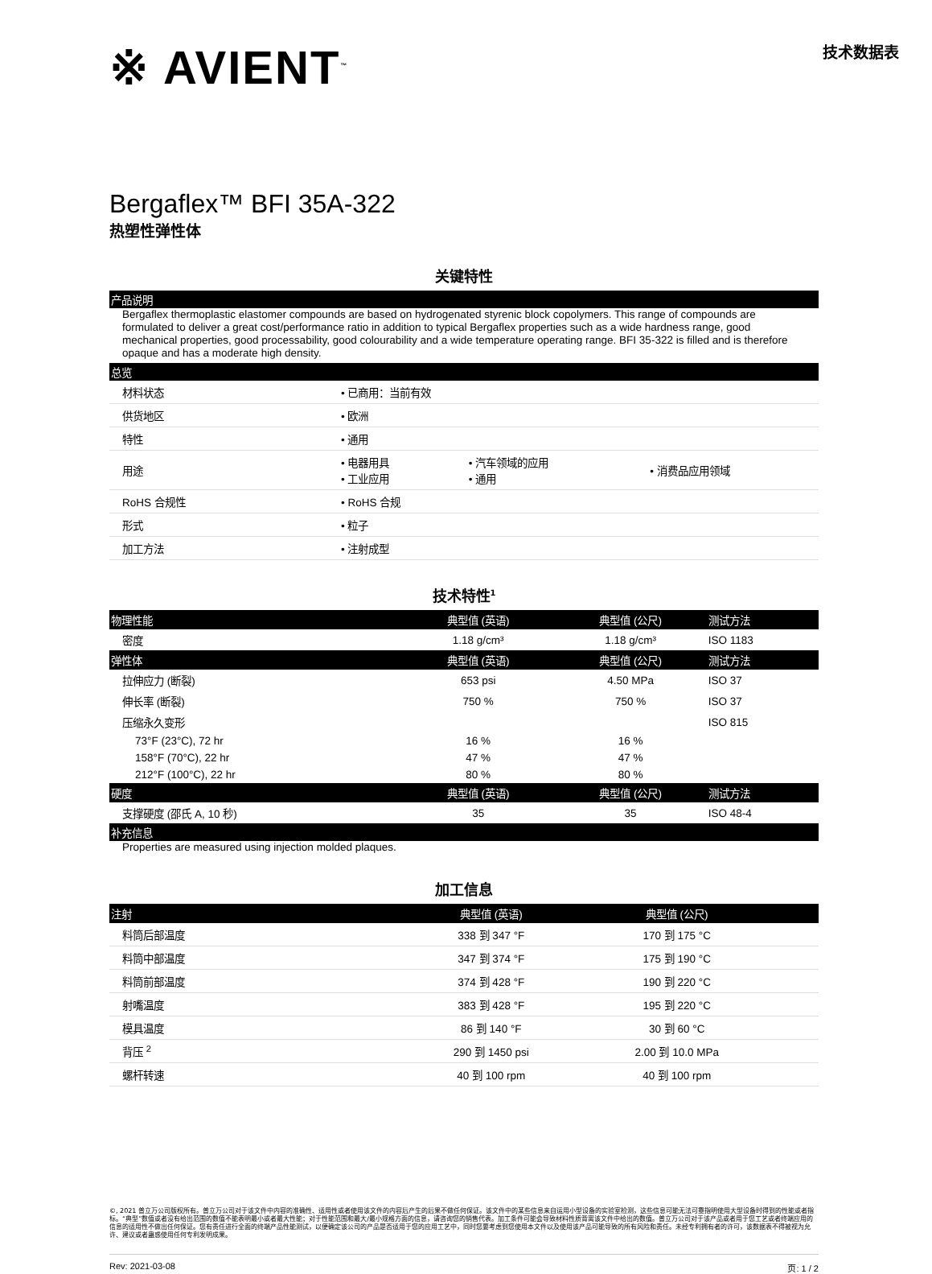※ AVIENT<sup>™</sup>
技术数据表
Bergaflex™ BFI 35A-322
热塑性弹性体
关键特性
产品说明
Bergaflex thermoplastic elastomer compounds are based on hydrogenated styrenic block copolymers. This range of compounds are formulated to deliver a great cost/performance ratio in addition to typical Bergaflex properties such as a wide hardness range, good mechanical properties, good processability, good colourability and a wide temperature operating range. BFI 35-322 is filled and is therefore opaque and has a moderate high density.
总览
| 材料状态 | • 已商用：当前有效 | | |
| 供货地区 | • 欧洲 | | |
| 特性 | • 通用 | | |
| 用途 | • 电器用具 • 工业应用 | • 汽车领域的应用 • 通用 | • 消费品应用领域 |
| RoHS 合规性 | • RoHS 合规 | | |
| 形式 | • 粒子 | | |
| 加工方法 | • 注射成型 | | |
技术特性<sup>1</sup>
| 物理性能 | 典型值 (英语) | 典型值 (公尺) | 测试方法 |
| --- | --- | --- | --- |
| 密度 | 1.18 g/cm³ | 1.18 g/cm³ | ISO 1183 |
| 弹性体 | 典型值 (英语) | 典型值 (公尺) | 测试方法 |
| 拉伸应力 (断裂) | 653 psi | 4.50 MPa | ISO 37 |
| 伸长率 (断裂) | 750 % | 750 % | ISO 37 |
| 压缩永久变形 | | | ISO 815 |
| 73°F (23°C), 72 hr | 16 % | 16 % | |
| 158°F (70°C), 22 hr | 47 % | 47 % | |
| 212°F (100°C), 22 hr | 80 % | 80 % | |
| 硬度 | 典型值 (英语) | 典型值 (公尺) | 测试方法 |
| 支撑硬度 (邵氏 A, 10 秒) | 35 | 35 | ISO 48-4 |
补充信息
Properties are measured using injection molded plaques.
加工信息
| 注射 | 典型值 (英语) | 典型值 (公尺) | |
| --- | --- | --- | --- |
| 料筒后部温度 | 338 到 347 °F | 170 到 175 °C | |
| 料筒中部温度 | 347 到 374 °F | 175 到 190 °C | |
| 料筒前部温度 | 374 到 428 °F | 190 到 220 °C | |
| 射嘴温度 | 383 到 428 °F | 195 到 220 °C | |
| 模具温度 | 86 到 140 °F | 30 到 60 °C | |
| 背压 <sup>2</sup> | 290 到 1450 psi | 2.00 到 10.0 MPa | |
| 螺杆转速 | 40 到 100 rpm | 40 到 100 rpm | |
©, 2021 普立万公司版权所有。普立万公司对于该文件中内容的准确性、适用性或者使用该文件的内容后产生的后果不做任何保证。该文件中的某些信息来自运用小型设备的实验室检测，这些信息可能无法可靠指明使用大型设备时得到的性能或者指标。“典型”数值或者没有给出范围的数值不能表明最小或者最大性能；对于性能范围和最大/最小规格方面的信息，请咨询您的销售代表。加工条件可能会导致材料性质背离该文件中给出的数值。普立万公司对于该产品或者用于您工艺或者终端应用的信息的适用性不做出任何保证。您有责任进行全面的终端产品性能测试，以便确定该公司的产品是否适用于您的应用工艺中，同时您要考虑到您使用本文件以及使用该产品可能导致的所有风险和责任。未经专利拥有者的许可，该数据表不得被视为允许、建议或者蛊惑使用任何专利发明成果。
Rev: 2021-03-08 页: 1 / 2